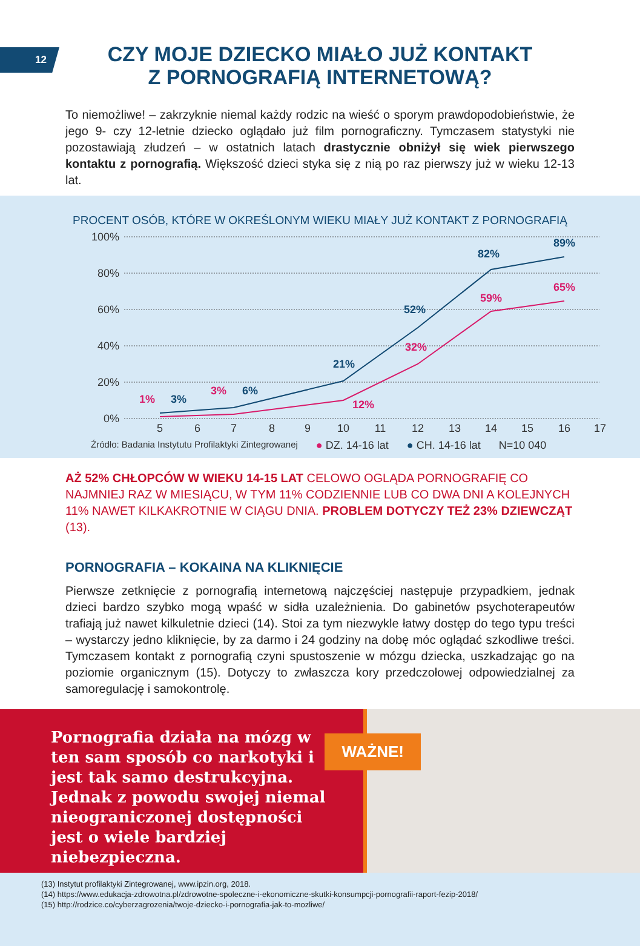12
CZY MOJE DZIECKO MIAŁO JUŻ KONTAKT
Z PORNOGRAFIĄ INTERNETOWĄ?
To niemożliwe! – zakrzyknie niemal każdy rodzic na wieść o sporym prawdopodobieństwie, że jego 9- czy 12-letnie dziecko oglądało już film pornograficzny. Tymczasem statystyki nie pozostawiają złudzeń – w ostatnich latach drastycznie obniżył się wiek pierwszego kontaktu z pornografią. Większość dzieci styka się z nią po raz pierwszy już w wieku 12-13 lat.
PROCENT OSÓB, KTÓRE W OKREŚLONYM WIEKU MIAŁY JUŻ KONTAKT Z PORNOGRAFIĄ
100%
80%
60%
40%
20%
0%
5
6
7
8
9
10
11
12
13
14
15
16
17
3%
6%
21%
52%
82%
89%
1%
3%
12%
32%
59%
65%
Źródło: Badania Instytutu Profilaktyki Zintegrowanej ● DZ. 14-16 lat ● CH. 14-16 lat N=10 040
AŻ 52% CHŁOPCÓW W WIEKU 14-15 LAT CELOWO OGLĄDA PORNOGRAFIĘ CO NAJMNIEJ RAZ W MIESIĄCU, W TYM 11% CODZIENNIE LUB CO DWA DNI A KOLEJNYCH 11% NAWET KILKAKROTNIE W CIĄGU DNIA. PROBLEM DOTYCZY TEŻ 23% DZIEWCZĄT (13).
PORNOGRAFIA – KOKAINA NA KLIKNIĘCIE
Pierwsze zetknięcie z pornografią internetową najczęściej następuje przypadkiem, jednak dzieci bardzo szybko mogą wpaść w sidła uzależnienia. Do gabinetów psychoterapeutów trafiają już nawet kilkuletnie dzieci (14). Stoi za tym niezwykle łatwy dostęp do tego typu treści – wystarczy jedno kliknięcie, by za darmo i 24 godziny na dobę móc oglądać szkodliwe treści. Tymczasem kontakt z pornografią czyni spustoszenie w mózgu dziecka, uszkadzając go na poziomie organicznym (15). Dotyczy to zwłaszcza kory przedczołowej odpowiedzialnej za samoregulację i samokontrolę.
Pornografia działa na mózg w ten sam sposób co narkotyki i jest tak samo destrukcyjna. Jednak z powodu swojej niemal nieograniczonej dostępności jest o wiele bardziej niebezpieczna.
WAŻNE!
(13) Instytut profilaktyki Zintegrowanej, www.ipzin.org, 2018.
(14) https://www.edukacja-zdrowotna.pl/zdrowotne-spoleczne-i-ekonomiczne-skutki-konsumpcji-pornografii-raport-fezip-2018/
(15) http://rodzice.co/cyberzagrozenia/twoje-dziecko-i-pornografia-jak-to-mozliwe/